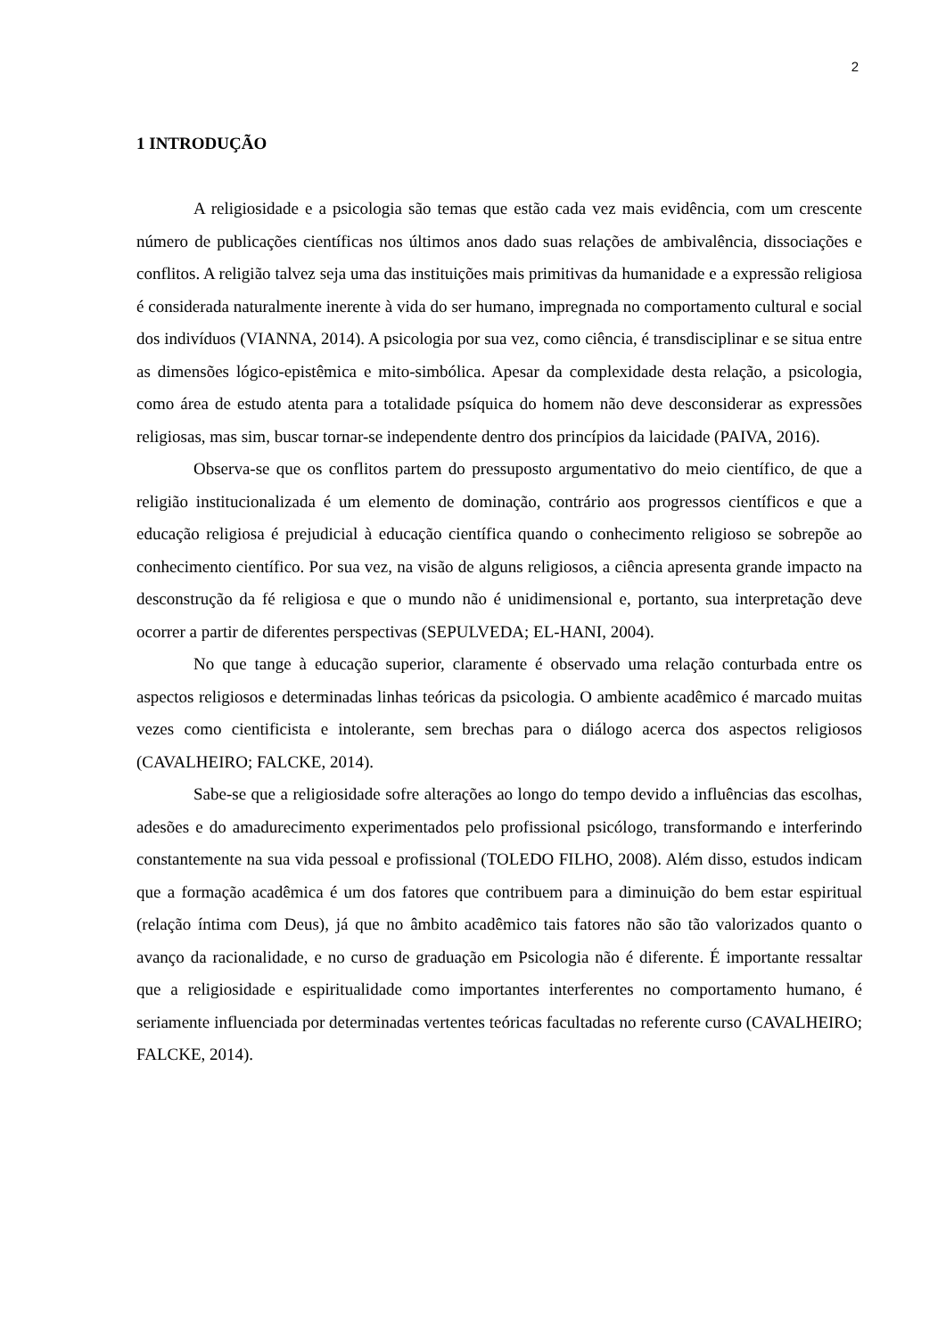2
1 INTRODUÇÃO
A religiosidade e a psicologia são temas que estão cada vez mais evidência, com um crescente número de publicações científicas nos últimos anos dado suas relações de ambivalência, dissociações e conflitos. A religião talvez seja uma das instituições mais primitivas da humanidade e a expressão religiosa é considerada naturalmente inerente à vida do ser humano, impregnada no comportamento cultural e social dos indivíduos (VIANNA, 2014). A psicologia por sua vez, como ciência, é transdisciplinar e se situa entre as dimensões lógico-epistêmica e mito-simbólica. Apesar da complexidade desta relação, a psicologia, como área de estudo atenta para a totalidade psíquica do homem não deve desconsiderar as expressões religiosas, mas sim, buscar tornar-se independente dentro dos princípios da laicidade (PAIVA, 2016).
Observa-se que os conflitos partem do pressuposto argumentativo do meio científico, de que a religião institucionalizada é um elemento de dominação, contrário aos progressos científicos e que a educação religiosa é prejudicial à educação científica quando o conhecimento religioso se sobrepõe ao conhecimento científico. Por sua vez, na visão de alguns religiosos, a ciência apresenta grande impacto na desconstrução da fé religiosa e que o mundo não é unidimensional e, portanto, sua interpretação deve ocorrer a partir de diferentes perspectivas (SEPULVEDA; EL-HANI, 2004).
No que tange à educação superior, claramente é observado uma relação conturbada entre os aspectos religiosos e determinadas linhas teóricas da psicologia. O ambiente acadêmico é marcado muitas vezes como cientificista e intolerante, sem brechas para o diálogo acerca dos aspectos religiosos (CAVALHEIRO; FALCKE, 2014).
Sabe-se que a religiosidade sofre alterações ao longo do tempo devido a influências das escolhas, adesões e do amadurecimento experimentados pelo profissional psicólogo, transformando e interferindo constantemente na sua vida pessoal e profissional (TOLEDO FILHO, 2008). Além disso, estudos indicam que a formação acadêmica é um dos fatores que contribuem para a diminuição do bem estar espiritual (relação íntima com Deus), já que no âmbito acadêmico tais fatores não são tão valorizados quanto o avanço da racionalidade, e no curso de graduação em Psicologia não é diferente. É importante ressaltar que a religiosidade e espiritualidade como importantes interferentes no comportamento humano, é seriamente influenciada por determinadas vertentes teóricas facultadas no referente curso (CAVALHEIRO; FALCKE, 2014).